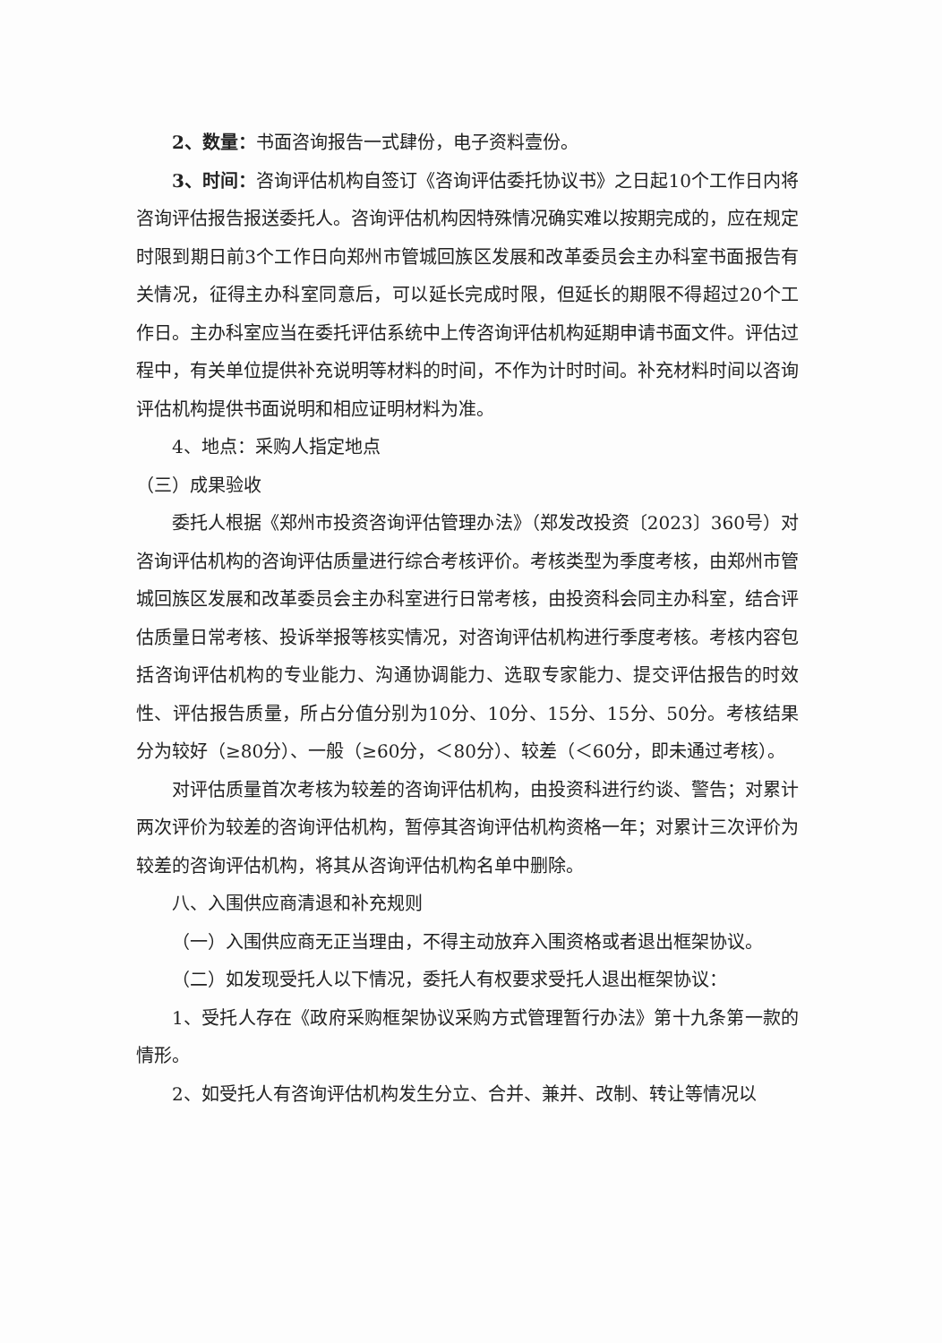2、数量：书面咨询报告一式肆份，电子资料壹份。
3、时间：咨询评估机构自签订《咨询评估委托协议书》之日起10个工作日内将咨询评估报告报送委托人。咨询评估机构因特殊情况确实难以按期完成的，应在规定时限到期日前3个工作日向郑州市管城回族区发展和改革委员会主办科室书面报告有关情况，征得主办科室同意后，可以延长完成时限，但延长的期限不得超过20个工作日。主办科室应当在委托评估系统中上传咨询评估机构延期申请书面文件。评估过程中，有关单位提供补充说明等材料的时间，不作为计时时间。补充材料时间以咨询评估机构提供书面说明和相应证明材料为准。
4、地点：采购人指定地点
（三）成果验收
委托人根据《郑州市投资咨询评估管理办法》（郑发改投资〔2023〕360号）对咨询评估机构的咨询评估质量进行综合考核评价。考核类型为季度考核，由郑州市管城回族区发展和改革委员会主办科室进行日常考核，由投资科会同主办科室，结合评估质量日常考核、投诉举报等核实情况，对咨询评估机构进行季度考核。考核内容包括咨询评估机构的专业能力、沟通协调能力、选取专家能力、提交评估报告的时效性、评估报告质量，所占分值分别为10分、10分、15分、15分、50分。考核结果分为较好（≥80分）、一般（≥60分，＜80分）、较差（＜60分，即未通过考核）。
对评估质量首次考核为较差的咨询评估机构，由投资科进行约谈、警告；对累计两次评价为较差的咨询评估机构，暂停其咨询评估机构资格一年；对累计三次评价为较差的咨询评估机构，将其从咨询评估机构名单中删除。
八、入围供应商清退和补充规则
（一）入围供应商无正当理由，不得主动放弃入围资格或者退出框架协议。
（二）如发现受托人以下情况，委托人有权要求受托人退出框架协议：
1、受托人存在《政府采购框架协议采购方式管理暂行办法》第十九条第一款的情形。
2、如受托人有咨询评估机构发生分立、合并、兼并、改制、转让等情况以